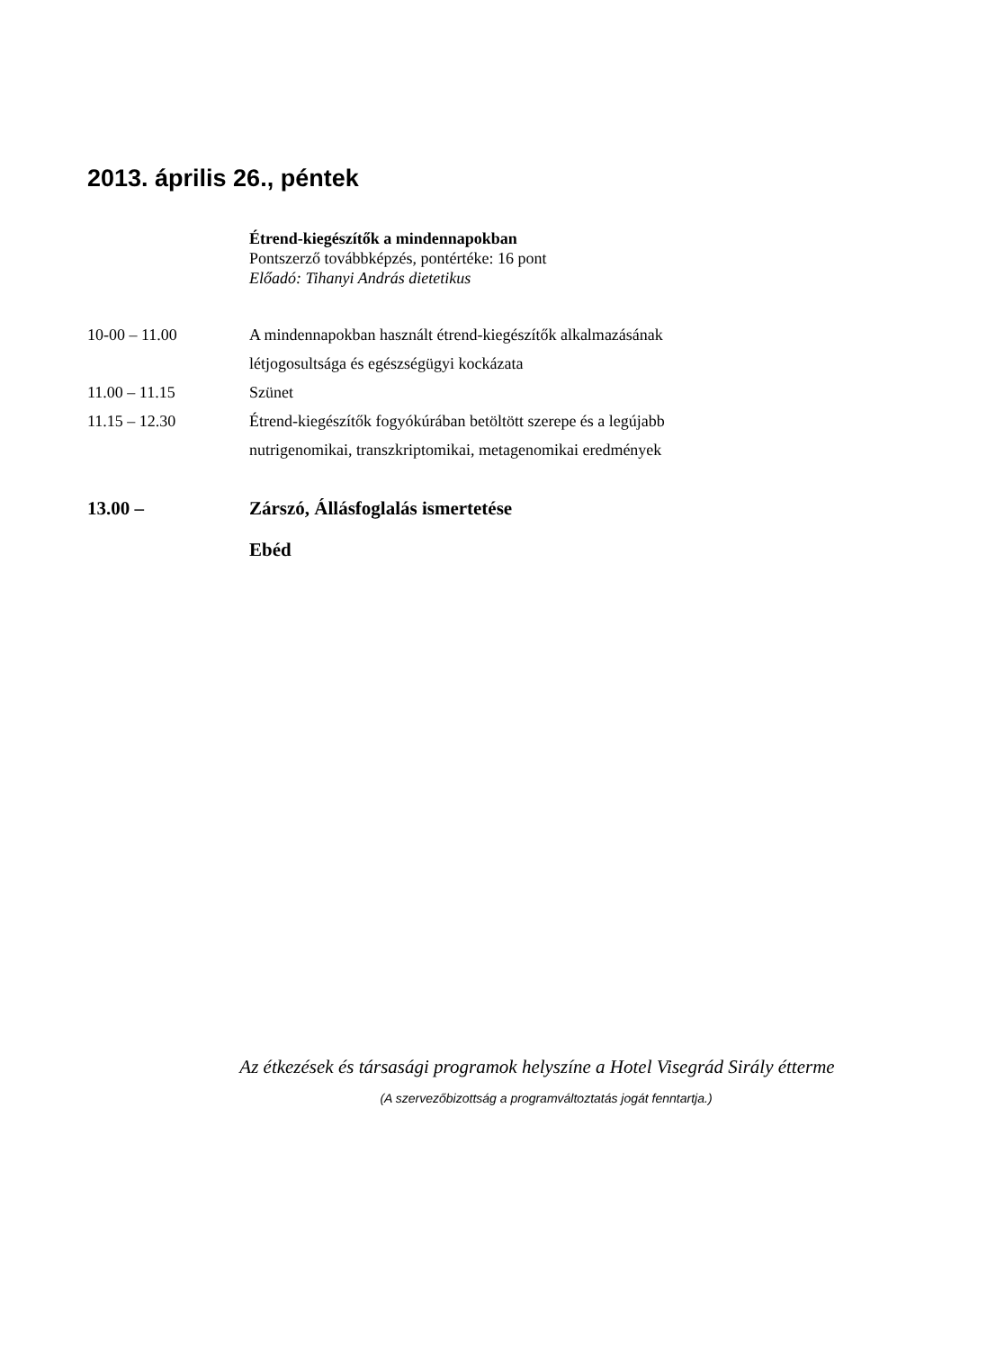2013. április 26., péntek
Étrend-kiegészítők a mindennapokban
Pontszerző továbbképzés, pontértéke: 16 pont
Előadó: Tihanyi András dietetikus
| 10-00 – 11.00 | A mindennapokban használt étrend-kiegészítők alkalmazásának létjogosultsága és egészségügyi kockázata |
| 11.00 – 11.15 | Szünet |
| 11.15 – 12.30 | Étrend-kiegészítők fogyókúrában betöltött szerepe és a legújabb nutrigenomikai, transzkriptomikai, metagenomikai eredmények |
| 13.00 – | Zárszó, Állásfoglalás ismertetése Ebéd |
Az étkezések és társasági programok helyszíne a Hotel Visegrád Sirály étterme
(A szervezőbizottság a programváltoztatás jogát fenntartja.)